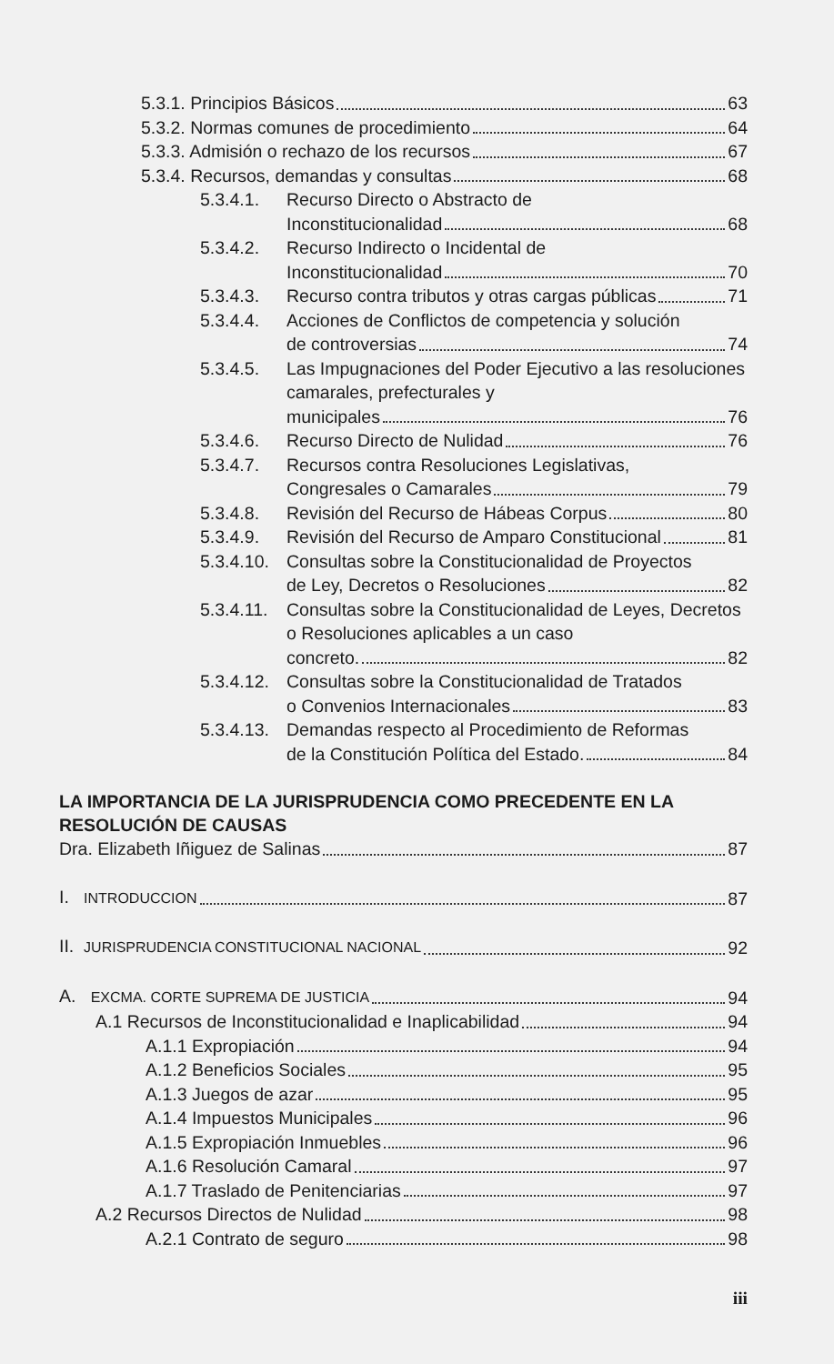5.3.1. Principios Básicos 63
5.3.2. Normas comunes de procedimiento 64
5.3.3. Admisión o rechazo de los recursos 67
5.3.4. Recursos, demandas y consultas 68
5.3.4.1. Recurso Directo o Abstracto de
Inconstitucionalidad 68
5.3.4.2. Recurso Indirecto o Incidental de
Inconstitucionalidad 70
5.3.4.3. Recurso contra tributos y otras cargas públicas 71
5.3.4.4. Acciones de Conflictos de competencia y solución
de controversias 74
5.3.4.5. Las Impugnaciones del Poder Ejecutivo a las resoluciones camarales, prefecturales y
municipales 76
5.3.4.6. Recurso Directo de Nulidad 76
5.3.4.7. Recursos contra Resoluciones Legislativas,
Congresales o Camarales 79
5.3.4.8. Revisión del Recurso de Hábeas Corpus 80
5.3.4.9. Revisión del Recurso de Amparo Constitucional 81
5.3.4.10.
Consultas sobre la Constitucionalidad de Proyectos
de Ley, Decretos o Resoluciones 82
5.3.4.11.
Consultas sobre la Constitucionalidad de Leyes, Decretos o Resoluciones aplicables a un caso
concreto. 82
5.3.4.12.
Consultas sobre la Constitucionalidad de Tratados
o Convenios Internacionales 83
5.3.4.13.
Demandas respecto al Procedimiento de Reformas
de la Constitución Política del Estado. 84
LA IMPORTANCIA DE LA JURISPRUDENCIA COMO PRECEDENTE EN LA RESOLUCIÓN DE CAUSAS
Dra. Elizabeth Iñiguez de Salinas 87
I. INTRODUCCION 87
II. JURISPRUDENCIA CONSTITUCIONAL NACIONAL 92
A. EXCMA. CORTE SUPREMA DE JUSTICIA 94
A.1 Recursos de Inconstitucionalidad e Inaplicabilidad 94
A.1.1 Expropiación 94
A.1.2 Beneficios Sociales 95
A.1.3 Juegos de azar 95
A.1.4 Impuestos Municipales 96
A.1.5 Expropiación Inmuebles 96
A.1.6 Resolución Camaral 97
A.1.7 Traslado de Penitenciarias 97
A.2 Recursos Directos de Nulidad 98
A.2.1 Contrato de seguro 98
iii